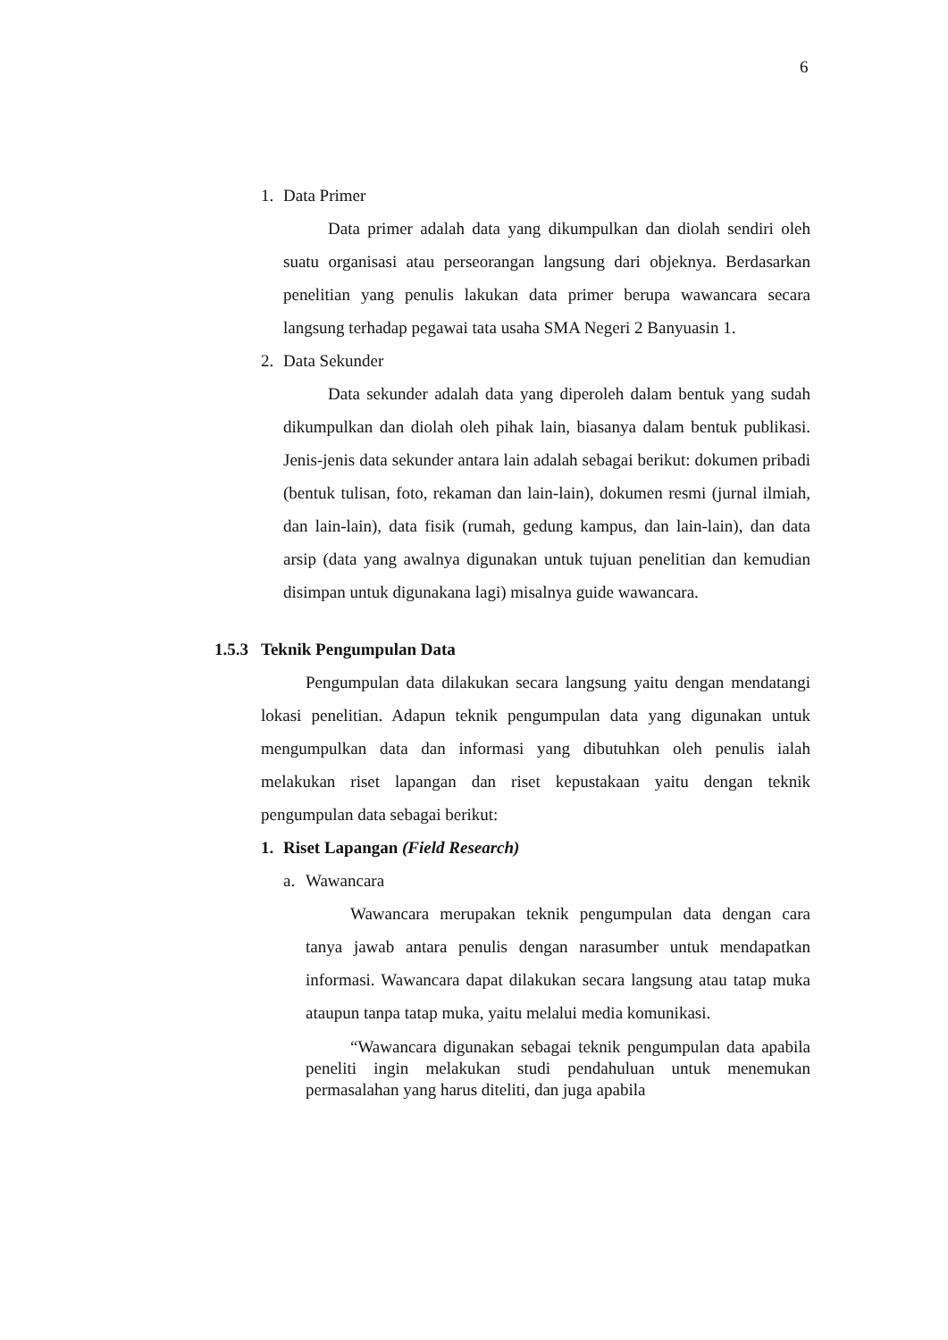6
1. Data Primer
Data primer adalah data yang dikumpulkan dan diolah sendiri oleh suatu organisasi atau perseorangan langsung dari objeknya. Berdasarkan penelitian yang penulis lakukan data primer berupa wawancara secara langsung terhadap pegawai tata usaha SMA Negeri 2 Banyuasin 1.
2. Data Sekunder
Data sekunder adalah data yang diperoleh dalam bentuk yang sudah dikumpulkan dan diolah oleh pihak lain, biasanya dalam bentuk publikasi. Jenis-jenis data sekunder antara lain adalah sebagai berikut: dokumen pribadi (bentuk tulisan, foto, rekaman dan lain-lain), dokumen resmi (jurnal ilmiah, dan lain-lain), data fisik (rumah, gedung kampus, dan lain-lain), dan data arsip (data yang awalnya digunakan untuk tujuan penelitian dan kemudian disimpan untuk digunakana lagi) misalnya guide wawancara.
1.5.3 Teknik Pengumpulan Data
Pengumpulan data dilakukan secara langsung yaitu dengan mendatangi lokasi penelitian. Adapun teknik pengumpulan data yang digunakan untuk mengumpulkan data dan informasi yang dibutuhkan oleh penulis ialah melakukan riset lapangan dan riset kepustakaan yaitu dengan teknik pengumpulan data sebagai berikut:
1. Riset Lapangan (Field Research)
a. Wawancara
Wawancara merupakan teknik pengumpulan data dengan cara tanya jawab antara penulis dengan narasumber untuk mendapatkan informasi. Wawancara dapat dilakukan secara langsung atau tatap muka ataupun tanpa tatap muka, yaitu melalui media komunikasi.
“Wawancara digunakan sebagai teknik pengumpulan data apabila peneliti ingin melakukan studi pendahuluan untuk menemukan permasalahan yang harus diteliti, dan juga apabila